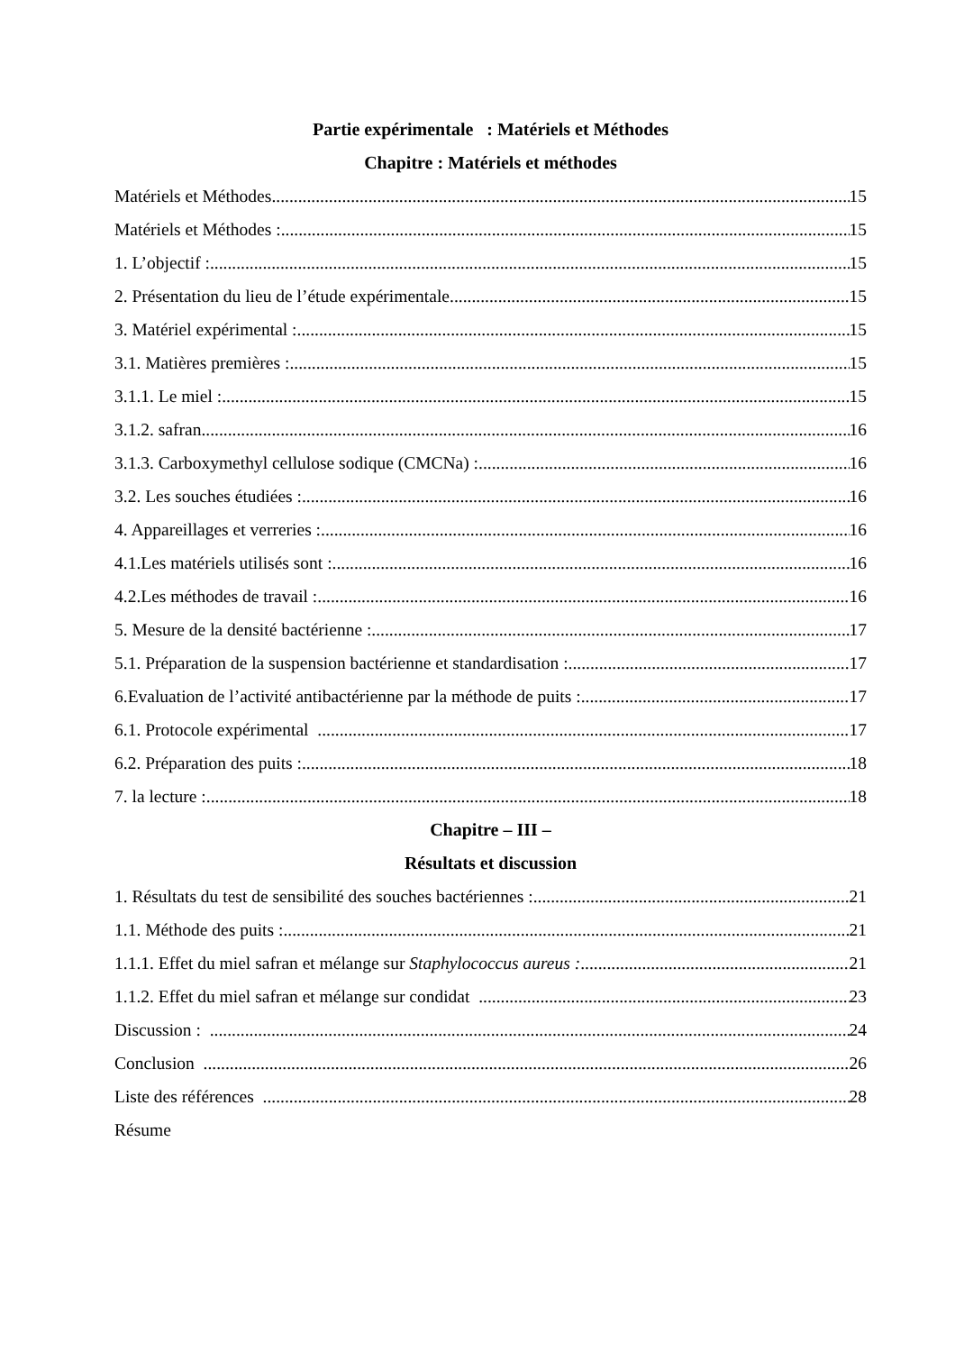Partie expérimentale : Matériels et Méthodes
Chapitre : Matériels et méthodes
Matériels et Méthodes 15
Matériels et Méthodes : 15
1. L’objectif : 15
2. Présentation du lieu de l’étude expérimentale 15
3. Matériel expérimental : 15
3.1. Matières premières : 15
3.1.1. Le miel : 15
3.1.2. safran 16
3.1.3. Carboxymethyl cellulose sodique (CMCNa) : 16
3.2. Les souches étudiées : 16
4. Appareillages et verreries : 16
4.1.Les matériels utilisés sont : 16
4.2.Les méthodes de travail : 16
5. Mesure de la densité bactérienne : 17
5.1. Préparation de la suspension bactérienne et standardisation : 17
6.Evaluation de l’activité antibactérienne par la méthode de puits : 17
6.1. Protocole expérimental 17
6.2. Préparation des puits : 18
7. la lecture : 18
Chapitre – III –
Résultats et discussion
1. Résultats du test de sensibilité des souches bactériennes : 21
1.1. Méthode des puits : 21
1.1.1. Effet du miel safran et mélange sur Staphylococcus aureus : 21
1.1.2. Effet du miel safran et mélange sur condidat 23
Discussion : 24
Conclusion 26
Liste des références 28
Résume